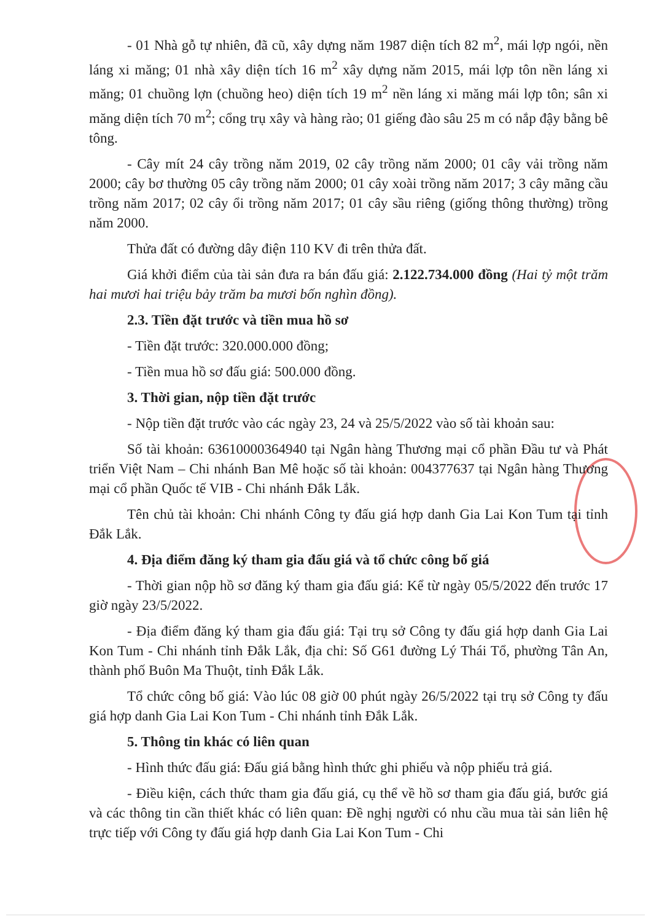- 01 Nhà gỗ tự nhiên, đã cũ, xây dựng năm 1987 diện tích 82 m<sup>2</sup>, mái lợp ngói, nền láng xi măng; 01 nhà xây diện tích 16 m<sup>2</sup> xây dựng năm 2015, mái lợp tôn nền láng xi măng; 01 chuồng lợn (chuồng heo) diện tích 19 m<sup>2</sup> nền láng xi măng mái lợp tôn; sân xi măng diện tích 70 m<sup>2</sup>; cổng trụ xây và hàng rào; 01 giếng đào sâu 25 m có nắp đậy bằng bê tông.
- Cây mít 24 cây trồng năm 2019, 02 cây trồng năm 2000; 01 cây vải trồng năm 2000; cây bơ thường 05 cây trồng năm 2000; 01 cây xoài trồng năm 2017; 3 cây mãng cầu trồng năm 2017; 02 cây ổi trồng năm 2017; 01 cây sầu riêng (giống thông thường) trồng năm 2000.
Thửa đất có đường dây điện 110 KV đi trên thửa đất.
Giá khởi điểm của tài sản đưa ra bán đấu giá: 2.122.734.000 đồng (Hai tỷ một trăm hai mươi hai triệu bảy trăm ba mươi bốn nghìn đồng).
2.3. Tiền đặt trước và tiền mua hồ sơ
- Tiền đặt trước: 320.000.000 đồng;
- Tiền mua hồ sơ đấu giá: 500.000 đồng.
3. Thời gian, nộp tiền đặt trước
- Nộp tiền đặt trước vào các ngày 23, 24 và 25/5/2022 vào số tài khoản sau:
Số tài khoản: 63610000364940 tại Ngân hàng Thương mại cổ phần Đầu tư và Phát triển Việt Nam – Chi nhánh Ban Mê hoặc số tài khoản: 004377637 tại Ngân hàng Thương mại cổ phần Quốc tế VIB - Chi nhánh Đắk Lắk.
Tên chủ tài khoản: Chi nhánh Công ty đấu giá hợp danh Gia Lai Kon Tum tại tỉnh Đắk Lắk.
4. Địa điểm đăng ký tham gia đấu giá và tổ chức công bố giá
- Thời gian nộp hồ sơ đăng ký tham gia đấu giá: Kể từ ngày 05/5/2022 đến trước 17 giờ ngày 23/5/2022.
- Địa điểm đăng ký tham gia đấu giá: Tại trụ sở Công ty đấu giá hợp danh Gia Lai Kon Tum - Chi nhánh tỉnh Đắk Lắk, địa chỉ: Số G61 đường Lý Thái Tổ, phường Tân An, thành phố Buôn Ma Thuột, tỉnh Đắk Lắk.
Tổ chức công bố giá: Vào lúc 08 giờ 00 phút ngày 26/5/2022 tại trụ sở Công ty đấu giá hợp danh Gia Lai Kon Tum - Chi nhánh tỉnh Đắk Lắk.
5. Thông tin khác có liên quan
- Hình thức đấu giá: Đấu giá bằng hình thức ghi phiếu và nộp phiếu trả giá.
- Điều kiện, cách thức tham gia đấu giá, cụ thể về hồ sơ tham gia đấu giá, bước giá và các thông tin cần thiết khác có liên quan: Đề nghị người có nhu cầu mua tài sản liên hệ trực tiếp với Công ty đấu giá hợp danh Gia Lai Kon Tum - Chi